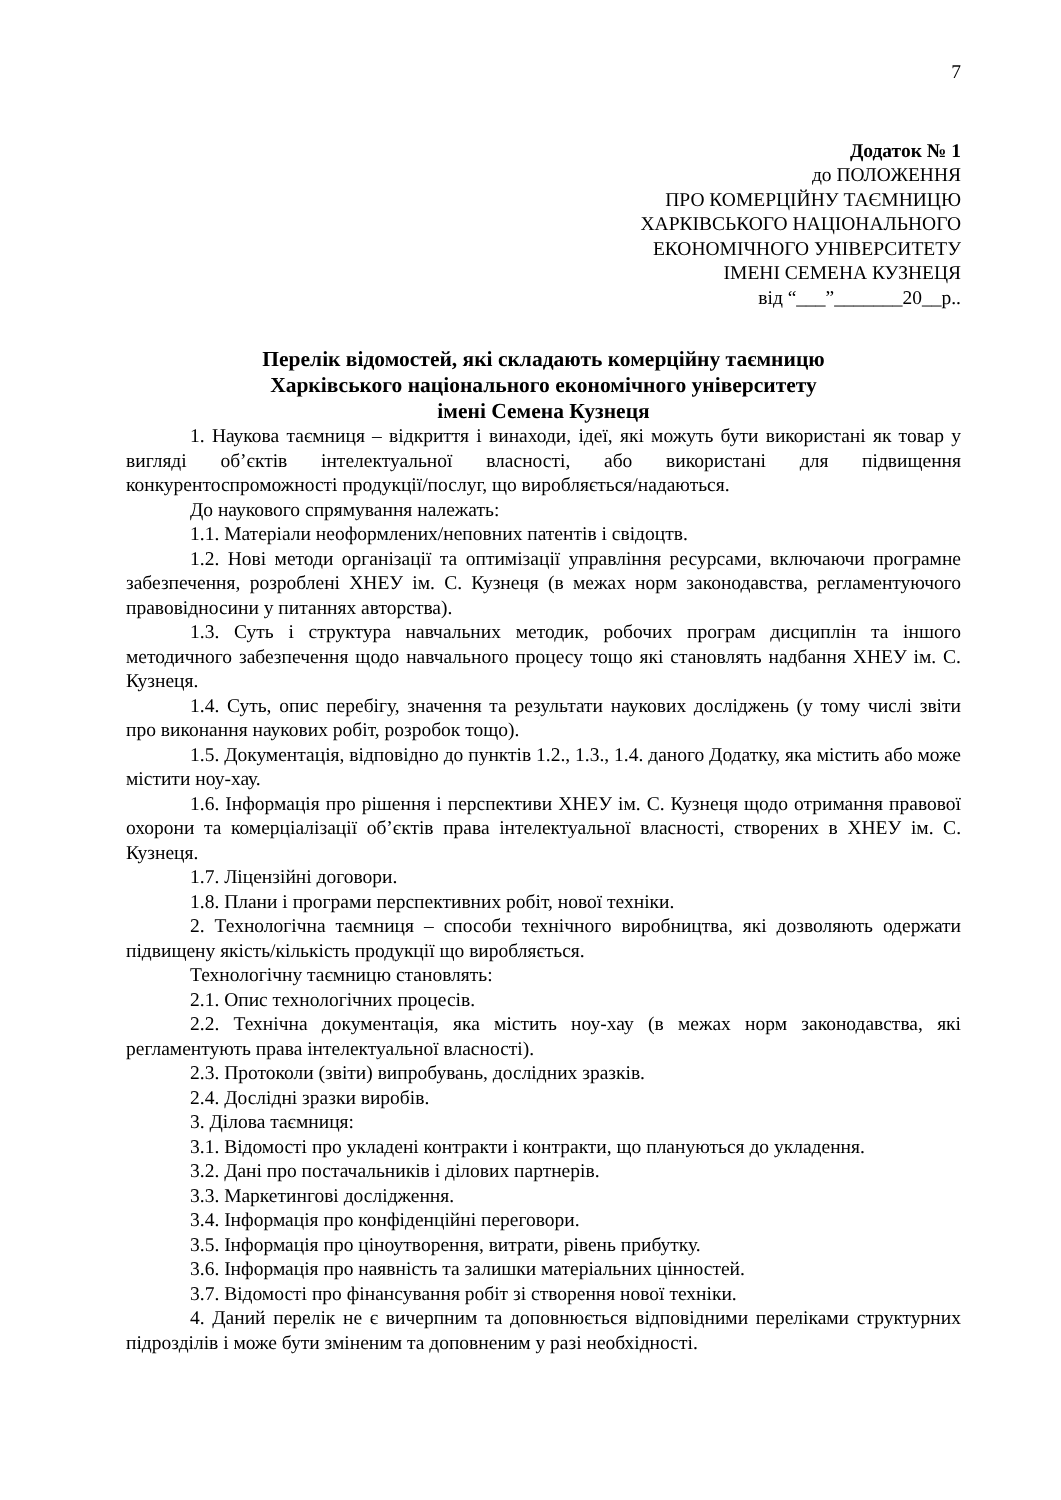7
Додаток № 1
до ПОЛОЖЕННЯ
ПРО КОМЕРЦІЙНУ ТАЄМНИЦЮ
ХАРКІВСЬКОГО НАЦІОНАЛЬНОГО
ЕКОНОМІЧНОГО УНІВЕРСИТЕТУ
ІМЕНІ СЕМЕНА КУЗНЕЦЯ
від “___”_______20__р..
Перелік відомостей, які складають комерційну таємницю
Харківського національного економічного університету
імені Семена Кузнеця
1. Наукова таємниця – відкриття і винаходи, ідеї, які можуть бути використані як товар у вигляді об’єктів інтелектуальної власності, або використані для підвищення конкурентоспроможності продукції/послуг, що виробляється/надаються.
До наукового спрямування належать:
1.1. Матеріали неоформлених/неповних патентів і свідоцтв.
1.2. Нові методи організації та оптимізації управління ресурсами, включаючи програмне забезпечення, розроблені ХНЕУ ім. С. Кузнеця (в межах норм законодавства, регламентуючого правовідносини у питаннях авторства).
1.3. Суть і структура навчальних методик, робочих програм дисциплін та іншого методичного забезпечення щодо навчального процесу тощо які становлять надбання ХНЕУ ім. С. Кузнеця.
1.4. Суть, опис перебігу, значення та результати наукових досліджень (у тому числі звіти про виконання наукових робіт, розробок тощо).
1.5. Документація, відповідно до пунктів 1.2., 1.3., 1.4. даного Додатку, яка містить або може містити ноу-хау.
1.6. Інформація про рішення і перспективи ХНЕУ ім. С. Кузнеця щодо отримання правової охорони та комерціалізації об’єктів права інтелектуальної власності, створених в ХНЕУ ім. С. Кузнеця.
1.7. Ліцензійні договори.
1.8. Плани і програми перспективних робіт, нової техніки.
2. Технологічна таємниця – способи технічного виробництва, які дозволяють одержати підвищену якість/кількість продукції що виробляється.
Технологічну таємницю становлять:
2.1. Опис технологічних процесів.
2.2. Технічна документація, яка містить ноу-хау (в межах норм законодавства, які регламентують права інтелектуальної власності).
2.3. Протоколи (звіти) випробувань, дослідних зразків.
2.4. Дослідні зразки виробів.
3. Ділова таємниця:
3.1. Відомості про укладені контракти і контракти, що плануються до укладення.
3.2. Дані про постачальників і ділових партнерів.
3.3. Маркетингові дослідження.
3.4. Інформація про конфіденційні переговори.
3.5. Інформація про ціноутворення, витрати, рівень прибутку.
3.6. Інформація про наявність та залишки матеріальних цінностей.
3.7. Відомості про фінансування робіт зі створення нової техніки.
4. Даний перелік не є вичерпним та доповнюється відповідними переліками структурних підрозділів і може бути зміненим та доповненим у разі необхідності.